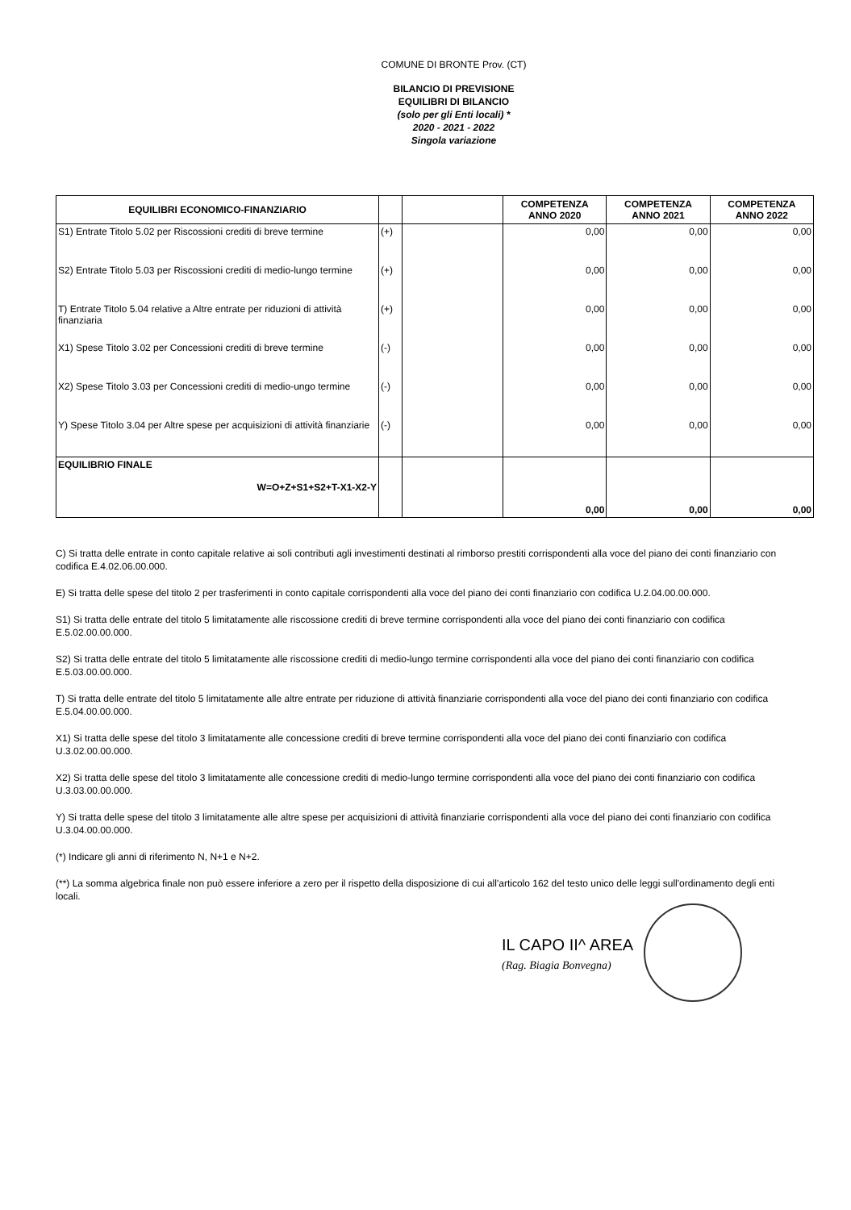COMUNE DI BRONTE Prov. (CT)
BILANCIO DI PREVISIONE
EQUILIBRI DI BILANCIO
(solo per gli Enti locali) *
2020 - 2021 - 2022
Singola variazione
| EQUILIBRI ECONOMICO-FINANZIARIO | | | COMPETENZA ANNO 2020 | COMPETENZA ANNO 2021 | COMPETENZA ANNO 2022 |
| --- | --- | --- | --- | --- | --- |
| S1) Entrate Titolo 5.02 per Riscossioni crediti di breve termine | (+) | | 0,00 | 0,00 | 0,00 |
| S2) Entrate Titolo 5.03 per Riscossioni crediti di medio-lungo termine | (+) | | 0,00 | 0,00 | 0,00 |
| T) Entrate Titolo 5.04 relative a Altre entrate per riduzioni di attività finanziaria | (+) | | 0,00 | 0,00 | 0,00 |
| X1) Spese Titolo 3.02 per Concessioni crediti di breve termine | (-) | | 0,00 | 0,00 | 0,00 |
| X2) Spese Titolo 3.03 per Concessioni crediti di medio-ungo termine | (-) | | 0,00 | 0,00 | 0,00 |
| Y) Spese Titolo 3.04 per Altre spese per acquisizioni di attività finanziarie | (-) | | 0,00 | 0,00 | 0,00 |
| EQUILIBRIO FINALE W=O+Z+S1+S2+T-X1-X2-Y | | | 0,00 | 0,00 | 0,00 |
C) Si tratta delle entrate in conto capitale relative ai soli contributi agli investimenti destinati al rimborso prestiti corrispondenti alla voce del piano dei conti finanziario con codifica E.4.02.06.00.000.
E) Si tratta delle spese del titolo 2 per trasferimenti in conto capitale corrispondenti alla voce del piano dei conti finanziario con codifica U.2.04.00.00.000.
S1) Si tratta delle entrate del titolo 5 limitatamente alle riscossione crediti di breve termine corrispondenti alla voce del piano dei conti finanziario con codifica E.5.02.00.00.000.
S2) Si tratta delle entrate del titolo 5 limitatamente alle riscossione crediti di medio-lungo termine corrispondenti alla voce del piano dei conti finanziario con codifica E.5.03.00.00.000.
T) Si tratta delle entrate del titolo 5 limitatamente alle altre entrate per riduzione di attività finanziarie corrispondenti alla voce del piano dei conti finanziario con codifica E.5.04.00.00.000.
X1) Si tratta delle spese del titolo 3 limitatamente alle concessione crediti di breve termine corrispondenti alla voce del piano dei conti finanziario con codifica U.3.02.00.00.000.
X2) Si tratta delle spese del titolo 3 limitatamente alle concessione crediti di medio-lungo termine corrispondenti alla voce del piano dei conti finanziario con codifica U.3.03.00.00.000.
Y) Si tratta delle spese del titolo 3 limitatamente alle altre spese per acquisizioni di attività finanziarie corrispondenti alla voce del piano dei conti finanziario con codifica U.3.04.00.00.000.
(*) Indicare gli anni di riferimento N, N+1 e N+2.
(**) La somma algebrica finale non può essere inferiore a zero per il rispetto della disposizione di cui all'articolo 162 del testo unico delle leggi sull'ordinamento degli enti locali.
IL CAPO II^ AREA
(Rag. Biagia Bonvegna)